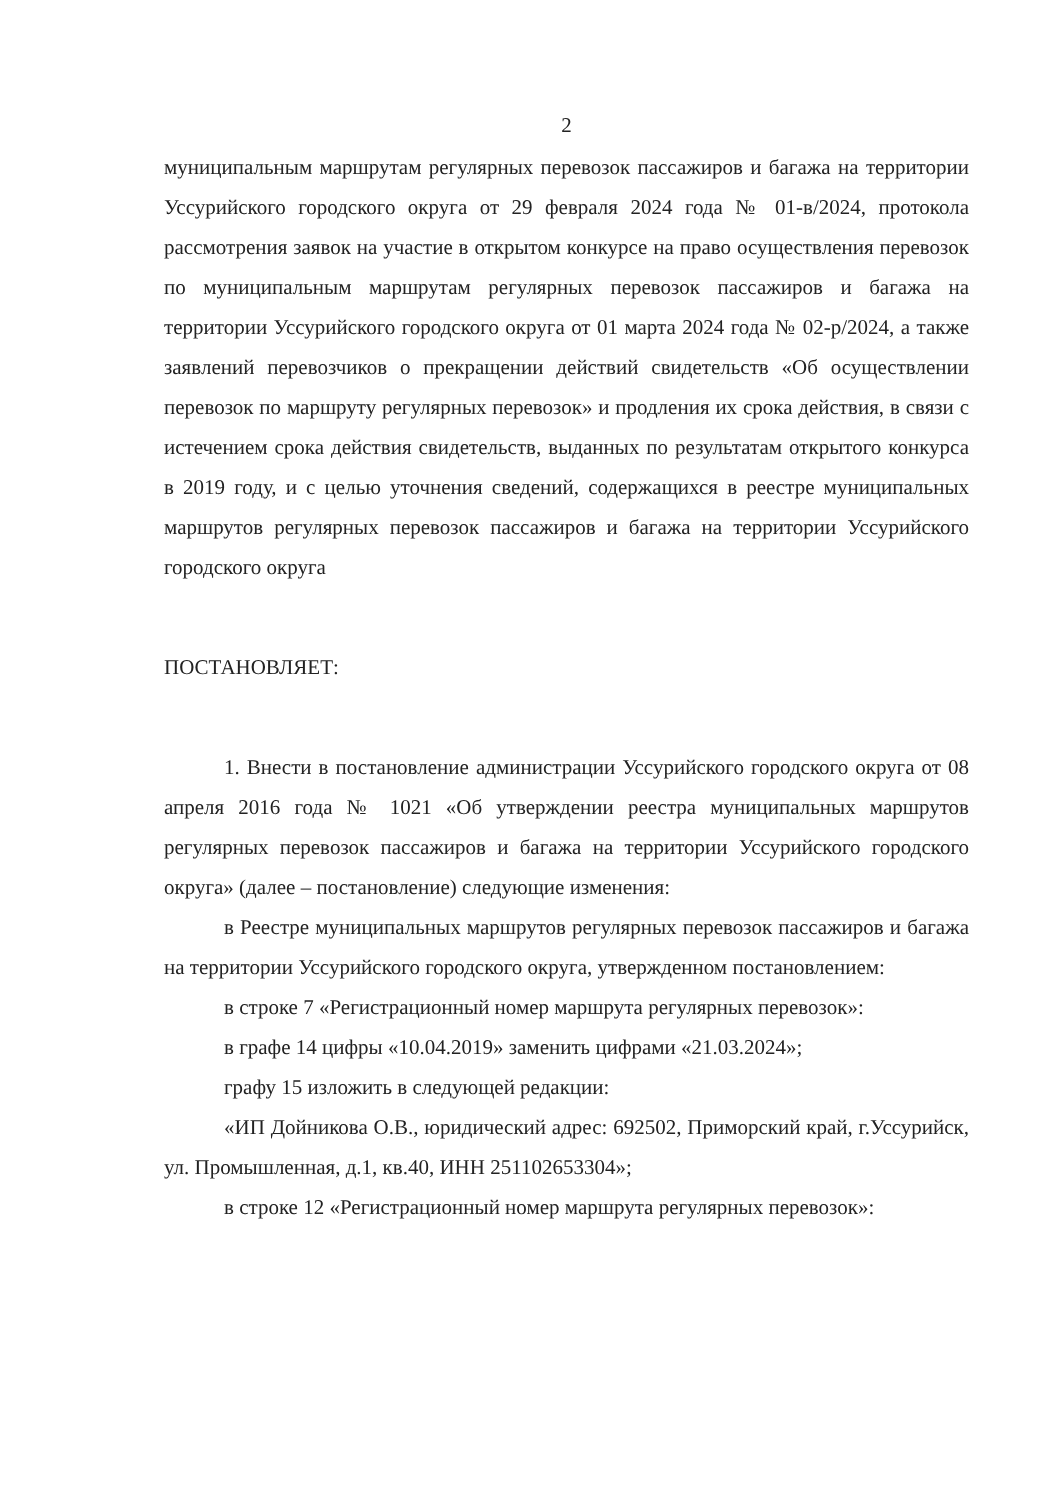2
муниципальным маршрутам регулярных перевозок пассажиров и багажа на территории Уссурийского городского округа от 29 февраля 2024 года № 01-в/2024, протокола рассмотрения заявок на участие в открытом конкурсе на право осуществления перевозок по муниципальным маршрутам регулярных перевозок пассажиров и багажа на территории Уссурийского городского округа от 01 марта 2024 года № 02-р/2024, а также заявлений перевозчиков о прекращении действий свидетельств «Об осуществлении перевозок по маршруту регулярных перевозок» и продления их срока действия, в связи с истечением срока действия свидетельств, выданных по результатам открытого конкурса в 2019 году, и с целью уточнения сведений, содержащихся в реестре муниципальных маршрутов регулярных перевозок пассажиров и багажа на территории Уссурийского городского округа
ПОСТАНОВЛЯЕТ:
1. Внести в постановление администрации Уссурийского городского округа от 08 апреля 2016 года № 1021 «Об утверждении реестра муниципальных маршрутов регулярных перевозок пассажиров и багажа на территории Уссурийского городского округа» (далее – постановление) следующие изменения:
в Реестре муниципальных маршрутов регулярных перевозок пассажиров и багажа на территории Уссурийского городского округа, утвержденном постановлением:
в строке 7 «Регистрационный номер маршрута регулярных перевозок»:
в графе 14 цифры «10.04.2019» заменить цифрами «21.03.2024»;
графу 15 изложить в следующей редакции:
«ИП Дойникова О.В., юридический адрес: 692502, Приморский край, г.Уссурийск, ул. Промышленная, д.1, кв.40, ИНН 251102653304»;
в строке 12 «Регистрационный номер маршрута регулярных перевозок»: